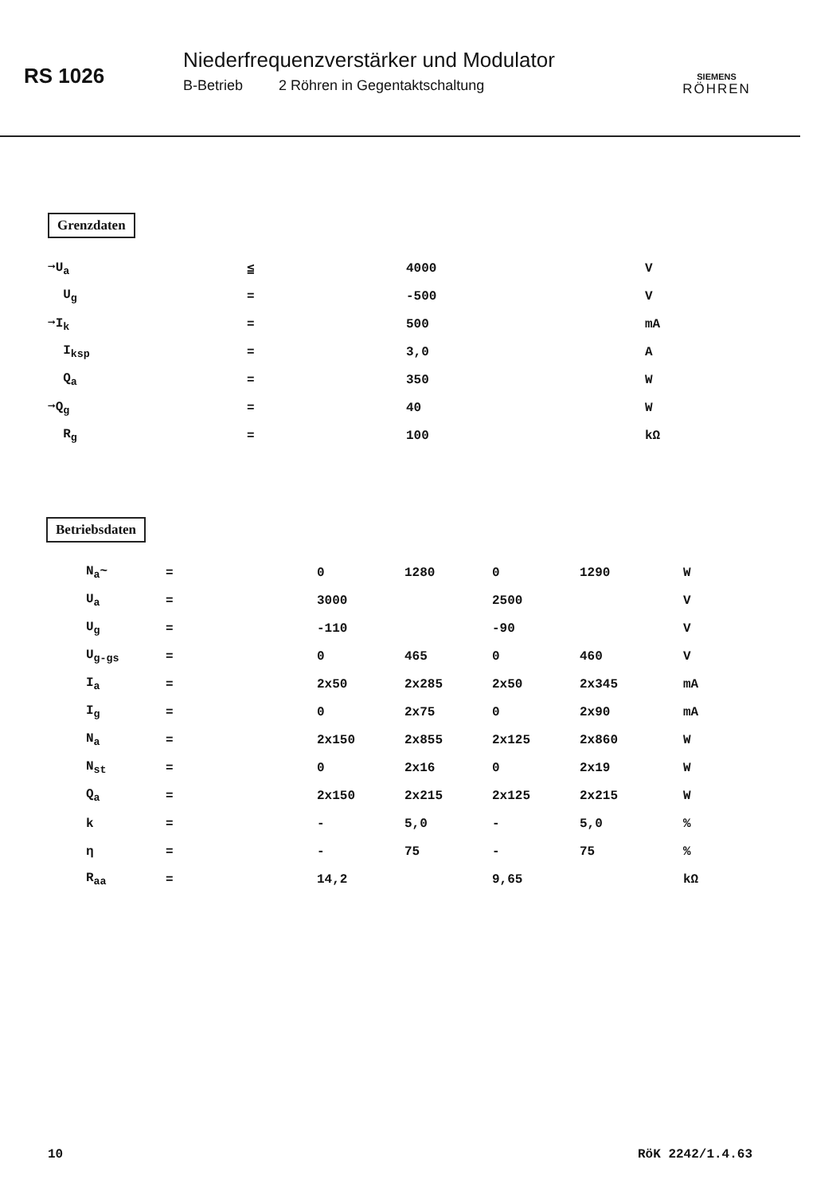RS 1026
Niederfrequenzverstärker und Modulator
B-Betrieb 2 Röhren in Gegentaktschaltung
SIEMENS
RÖHREN
Grenzdaten
| ➞U<sub>a</sub> | ≦ | 4000 | V |
| U<sub>g</sub> | = | -500 | V |
| ➞I<sub>k</sub> | = | 500 | mA |
| I<sub>ksp</sub> | = | 3,0 | A |
| Q<sub>a</sub> | = | 350 | W |
| ➞Q<sub>g</sub> | = | 40 | W |
| R<sub>g</sub> | = | 100 | kΩ |
Betriebsdaten
| N<sub>a</sub>~ | = | 0 | 1280 | 0 | 1290 | W |
| U<sub>a</sub> | = | 3000 | | 2500 | | V |
| U<sub>g</sub> | = | -110 | | -90 | | V |
| U<sub>g-gs</sub> | = | 0 | 465 | 0 | 460 | V |
| I<sub>a</sub> | = | 2x50 | 2x285 | 2x50 | 2x345 | mA |
| I<sub>g</sub> | = | 0 | 2x75 | 0 | 2x90 | mA |
| N<sub>a</sub> | = | 2x150 | 2x855 | 2x125 | 2x860 | W |
| N<sub>st</sub> | = | 0 | 2x16 | 0 | 2x19 | W |
| Q<sub>a</sub> | = | 2x150 | 2x215 | 2x125 | 2x215 | W |
| k | = | - | 5,0 | - | 5,0 | % |
| η | = | - | 75 | - | 75 | % |
| R<sub>aa</sub> | = | 14,2 | | 9,65 | | kΩ |
10 RöK 2242/1.4.63